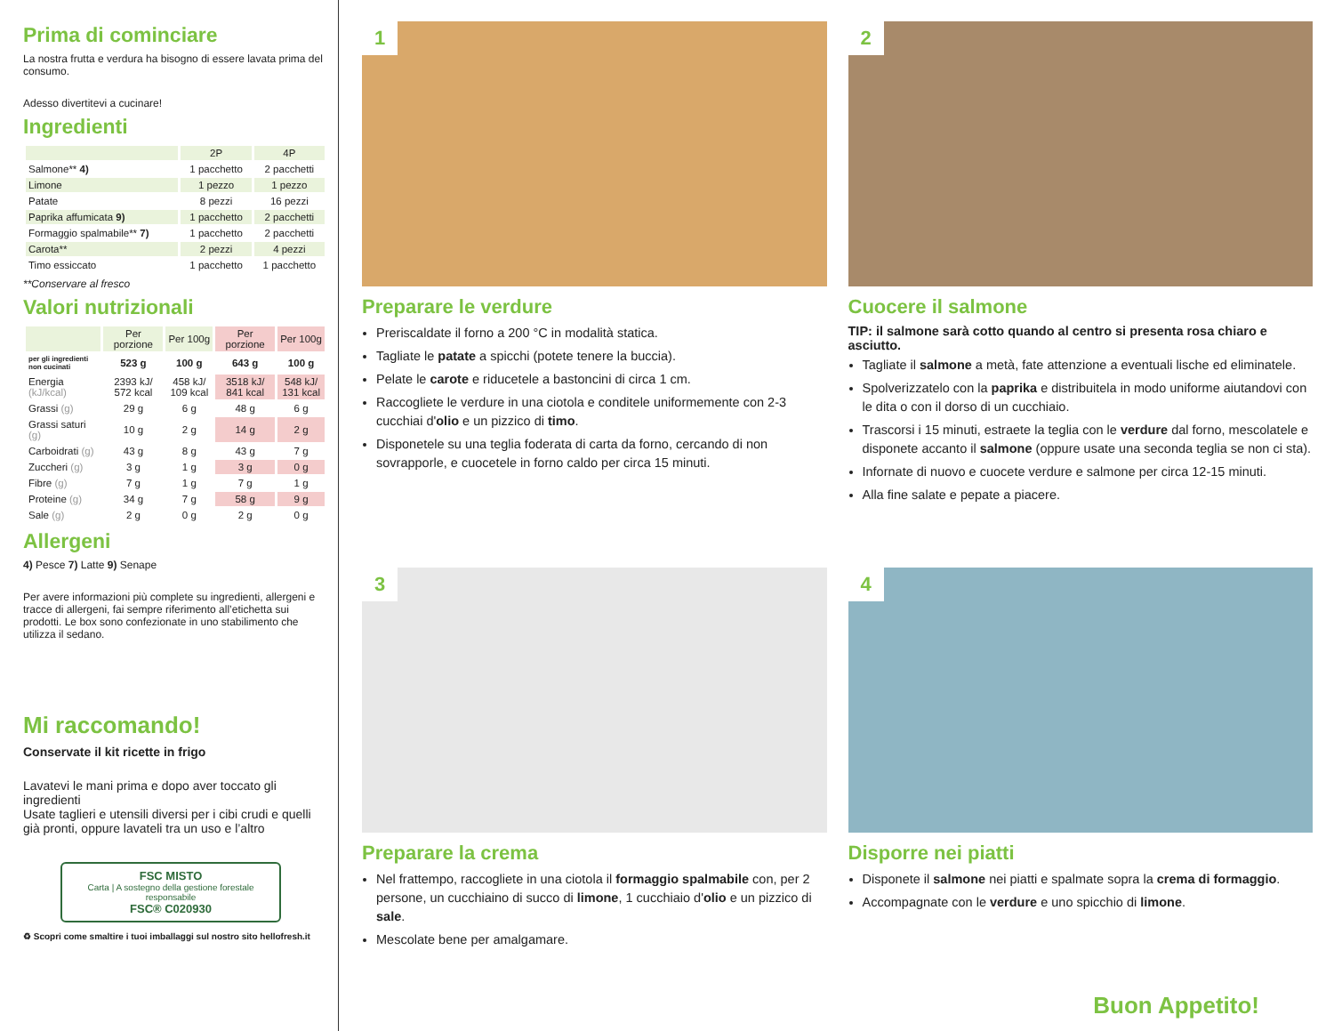Prima di cominciare
La nostra frutta e verdura ha bisogno di essere lavata prima del consumo.
Adesso divertitevi a cucinare!
Ingredienti
| | 2P | 4P |
| --- | --- | --- |
| Salmone** 4) | 1 pacchetto | 2 pacchetti |
| Limone | 1 pezzo | 1 pezzo |
| Patate | 8 pezzi | 16 pezzi |
| Paprika affumicata 9) | 1 pacchetto | 2 pacchetti |
| Formaggio spalmabile** 7) | 1 pacchetto | 2 pacchetti |
| Carota** | 2 pezzi | 4 pezzi |
| Timo essiccato | 1 pacchetto | 1 pacchetto |
**Conservare al fresco
Valori nutrizionali
| | Per porzione | Per 100g | Per porzione | Per 100g |
| --- | --- | --- | --- | --- |
| per gli ingredienti non cucinati | 523 g | 100 g | 643 g | 100 g |
| Energia (kJ/kcal) | 2393 kJ/ 572 kcal | 458 kJ/ 109 kcal | 3518 kJ/ 841 kcal | 548 kJ/ 131 kcal |
| Grassi (g) | 29 g | 6 g | 48 g | 6 g |
| Grassi saturi (g) | 10 g | 2 g | 14 g | 2 g |
| Carboidrati (g) | 43 g | 8 g | 43 g | 7 g |
| Zuccheri (g) | 3 g | 1 g | 3 g | 0 g |
| Fibre (g) | 7 g | 1 g | 7 g | 1 g |
| Proteine (g) | 34 g | 7 g | 58 g | 9 g |
| Sale (g) | 2 g | 0 g | 2 g | 0 g |
Allergeni
4) Pesce 7) Latte 9) Senape
Per avere informazioni più complete su ingredienti, allergeni e tracce di allergeni, fai sempre riferimento all’etichetta sui prodotti. Le box sono confezionate in uno stabilimento che utilizza il sedano.
Mi raccomando!
Conservate il kit ricette in frigo
Lavatevi le mani prima e dopo aver toccato gli ingredienti
Usate taglieri e utensili diversi per i cibi crudi e quelli già pronti, oppure lavateli tra un uso e l’altro
FSC MISTO
Carta | A sostegno della gestione forestale responsabile
FSC® C020930
♻ Scopri come smaltire i tuoi imballaggi sul nostro sito hellofresh.it
1
Preparare le verdure
Preriscaldate il forno a 200 °C in modalità statica.
Tagliate le patate a spicchi (potete tenere la buccia).
Pelate le carote e riducetele a bastoncini di circa 1 cm.
Raccogliete le verdure in una ciotola e conditele uniformemente con 2-3 cucchiai d'olio e un pizzico di timo.
Disponetele su una teglia foderata di carta da forno, cercando di non sovrapporle, e cuocetele in forno caldo per circa 15 minuti.
2
Cuocere il salmone
TIP: il salmone sarà cotto quando al centro si presenta rosa chiaro e asciutto.
Tagliate il salmone a metà, fate attenzione a eventuali lische ed eliminatele.
Spolverizzatelo con la paprika e distribuitela in modo uniforme aiutandovi con le dita o con il dorso di un cucchiaio.
Trascorsi i 15 minuti, estraete la teglia con le verdure dal forno, mescolatele e disponete accanto il salmone (oppure usate una seconda teglia se non ci sta).
Infornate di nuovo e cuocete verdure e salmone per circa 12-15 minuti.
Alla fine salate e pepate a piacere.
3
Preparare la crema
Nel frattempo, raccogliete in una ciotola il formaggio spalmabile con, per 2 persone, un cucchiaino di succo di limone, 1 cucchiaio d'olio e un pizzico di sale.
Mescolate bene per amalgamare.
4
Disporre nei piatti
Disponete il salmone nei piatti e spalmate sopra la crema di formaggio.
Accompagnate con le verdure e uno spicchio di limone.
Buon Appetito!